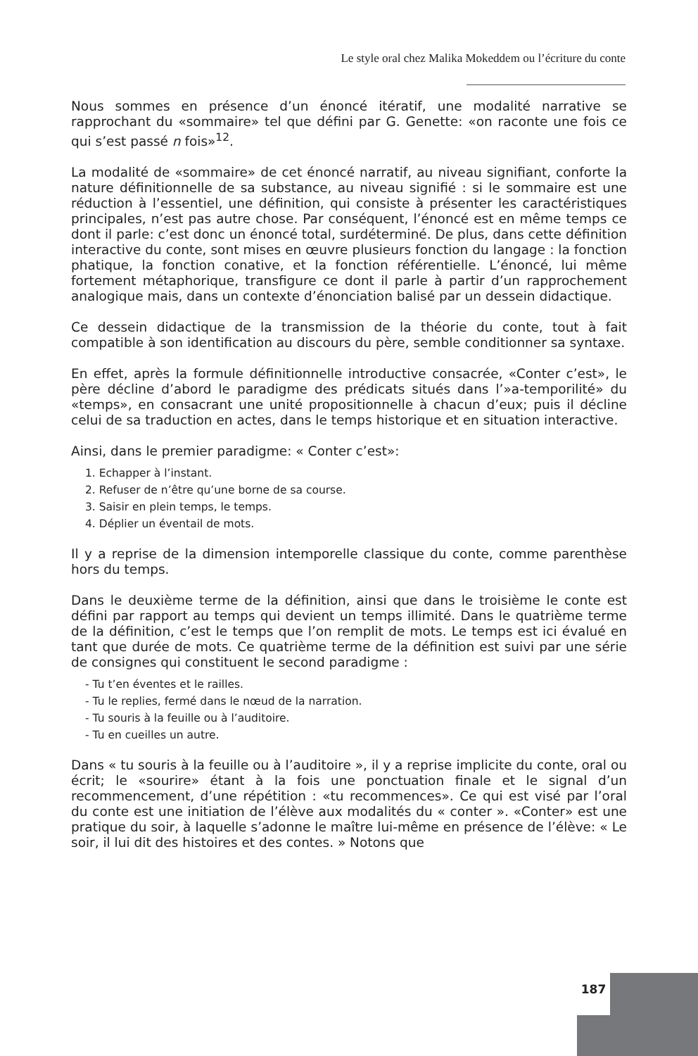Le style oral chez Malika Mokeddem ou l’écriture du conte
Nous sommes en présence d’un énoncé itératif, une modalité narrative se rapprochant du «sommaire» tel que défini par G. Genette: «on raconte une fois ce qui s’est passé n fois»<sup>12</sup>.
La modalité de «sommaire» de cet énoncé narratif, au niveau signifiant, conforte la nature définitionnelle de sa substance, au niveau signifié : si le sommaire est une réduction à l’essentiel, une définition, qui consiste à présenter les caractéristiques principales, n’est pas autre chose. Par conséquent, l’énoncé est en même temps ce dont il parle: c’est donc un énoncé total, surdéterminé. De plus, dans cette définition interactive du conte, sont mises en œuvre plusieurs fonction du langage : la fonction phatique, la fonction conative, et la fonction référentielle. L’énoncé, lui même fortement métaphorique, transfigure ce dont il parle à partir d’un rapprochement analogique mais, dans un contexte d’énonciation balisé par un dessein didactique.
Ce dessein didactique de la transmission de la théorie du conte, tout à fait compatible à son identification au discours du père, semble conditionner sa syntaxe.
En effet, après la formule définitionnelle introductive consacrée, «Conter c’est», le père décline d’abord le paradigme des prédicats situés dans l’»a-temporilité» du «temps», en consacrant une unité propositionnelle à chacun d’eux; puis il décline celui de sa traduction en actes, dans le temps historique et en situation interactive.
Ainsi, dans le premier paradigme: « Conter c’est»:
1. Echapper à l’instant.
2. Refuser de n’être qu’une borne de sa course.
3. Saisir en plein temps, le temps.
4. Déplier un éventail de mots.
Il y a reprise de la dimension intemporelle classique du conte, comme parenthèse hors du temps.
Dans le deuxième terme de la définition, ainsi que dans le troisième le conte est défini par rapport au temps qui devient un temps illimité. Dans le quatrième terme de la définition, c’est le temps que l’on remplit de mots. Le temps est ici évalué en tant que durée de mots. Ce quatrième terme de la définition est suivi par une série de consignes qui constituent le second paradigme :
- Tu t’en éventes et le railles.
- Tu le replies, fermé dans le nœud de la narration.
- Tu souris à la feuille ou à l’auditoire.
- Tu en cueilles un autre.
Dans « tu souris à la feuille ou à l’auditoire », il y a reprise implicite du conte, oral ou écrit; le «sourire» étant à la fois une ponctuation finale et le signal d’un recommencement, d’une répétition : «tu recommences». Ce qui est visé par l’oral du conte est une initiation de l’élève aux modalités du « conter ». «Conter» est une pratique du soir, à laquelle s’adonne le maître lui-même en présence de l’élève: « Le soir, il lui dit des histoires et des contes. » Notons que
187